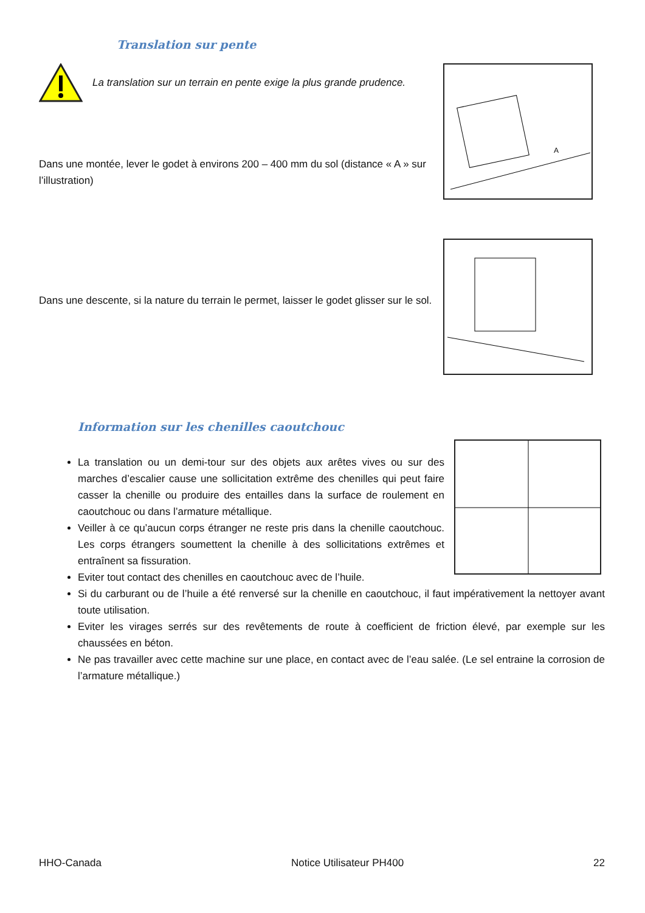Translation sur pente
La translation sur un terrain en pente exige la plus grande prudence.
Dans une montée, lever le godet à environs 200 – 400 mm du sol (distance « A » sur l’illustration)
A
Dans une descente, si la nature du terrain le permet, laisser le godet glisser sur le sol.
Information sur les chenilles caoutchouc
La translation ou un demi-tour sur des objets aux arêtes vives ou sur des marches d’escalier cause une sollicitation extrême des chenilles qui peut faire casser la chenille ou produire des entailles dans la surface de roulement en caoutchouc ou dans l’armature métallique.
Veiller à ce qu’aucun corps étranger ne reste pris dans la chenille caoutchouc. Les corps étrangers soumettent la chenille à des sollicitations extrêmes et entraînent sa fissuration.
Eviter tout contact des chenilles en caoutchouc avec de l’huile.
Si du carburant ou de l’huile a été renversé sur la chenille en caoutchouc, il faut impérativement la nettoyer avant toute utilisation.
Eviter les virages serrés sur des revêtements de route à coefficient de friction élevé, par exemple sur les chaussées en béton.
Ne pas travailler avec cette machine sur une place, en contact avec de l’eau salée. (Le sel entraine la corrosion de l’armature métallique.)
HHO-Canada Notice Utilisateur PH400 22